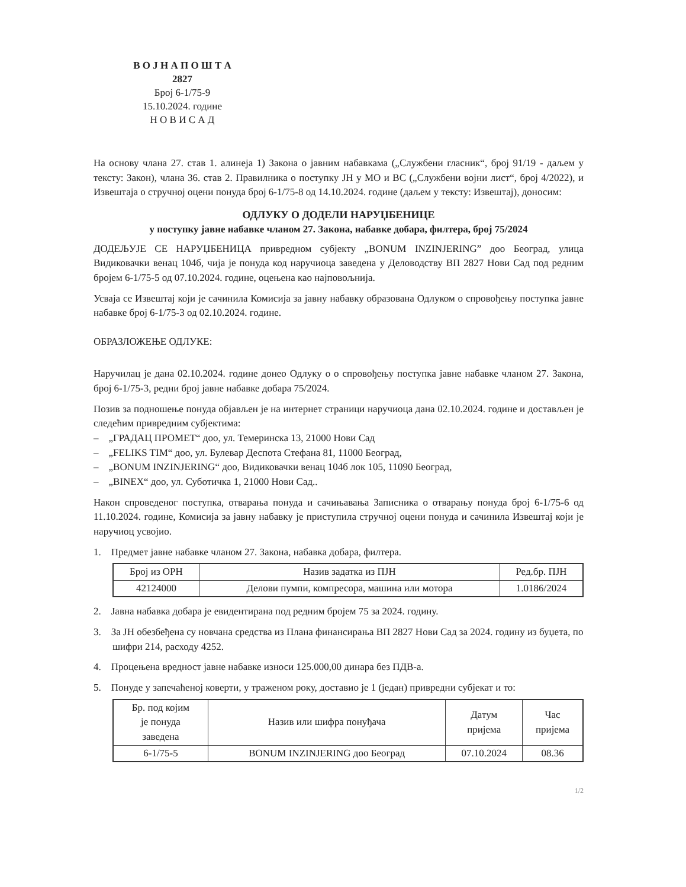В О Ј Н А П О Ш Т А
2827
Број 6-1/75-9
15.10.2024. године
Н О В И С А Д
На основу члана 27. став 1. алинеја 1) Закона о јавним набавкама („Службени гласник“, број 91/19 - даљем у тексту: Закон), члана 36. став 2. Правилника о поступку ЈН у МО и ВС („Службени војни лист“, број 4/2022), и Извештаја о стручној оцени понуда број 6-1/75-8 од 14.10.2024. године (даљем у тексту: Извештај), доносим:
ОДЛУКУ О ДОДЕЛИ НАРУЏБЕНИЦЕ
у поступку јавне набавке чланом 27. Закона, набавке добара, филтера, број 75/2024
ДОДЕЉУЈЕ СЕ НАРУЏБЕНИЦА привредном субјекту „BONUM INZINJERING” доо Београд, улица Видиковачки венац 104б, чија је понуда код наручиоца заведена у Деловодству ВП 2827 Нови Сад под редним бројем 6-1/75-5 од 07.10.2024. године, оцењена као најповољнија.
Усваја се Извештај који је сачинила Комисија за јавну набавку образована Одлуком о спровођењу поступка јавне набавке број 6-1/75-3 од 02.10.2024. године.
ОБРАЗЛОЖЕЊЕ ОДЛУКЕ:
Наручилац је дана 02.10.2024. године донео Одлуку о о спровођењу поступка јавне набавке чланом 27. Закона, број 6-1/75-3, редни број јавне набавке добара 75/2024.
Позив за подношење понуда објављен је на интернет страници наручиоца дана 02.10.2024. године и достављен је следећим привредним субјектима:
– „ГРАДАЦ ПРОМЕТ“ доо, ул. Темеринска 13, 21000 Нови Сад
– „FELIKS TIM“ доо, ул. Булевар Деспота Стефана 81, 11000 Београд,
– „BONUM INZINJERING“ доо, Видиковачки венац 104б лок 105, 11090 Београд,
– „BINEX“ доо, ул. Суботичка 1, 21000 Нови Сад..
Након спроведеног поступка, отварања понуда и сачињавања Записника о отварању понуда број 6-1/75-6 од 11.10.2024. године, Комисија за јавну набавку је приступила стручној оцени понуда и сачинила Извештај који је наручиоц усвојио.
1. Предмет јавне набавке чланом 27. Закона, набавка добара, филтера.
| Број из ОРН | Назив задатка из ПЈН | Ред.бр. ПЈН |
| --- | --- | --- |
| 42124000 | Делови пумпи, компресора, машина или мотора | 1.0186/2024 |
2. Јавна набавка добара је евидентирана под редним бројем 75 за 2024. годину.
3. За ЈН обезбеђена су новчана средства из Плана финансирања ВП 2827 Нови Сад за 2024. годину из буџета, по шифри 214, расходу 4252.
4. Процењена вредност јавне набавке износи 125.000,00 динара без ПДВ-а.
5. Понуде у запечаћеној коверти, у траженом року, доставио је 1 (један) привредни субјекат и то:
| Бр. под којим је понуда заведена | Назив или шифра понуђача | Датум пријема | Час пријема |
| --- | --- | --- | --- |
| 6-1/75-5 | BONUM INZINJERING доо Београд | 07.10.2024 | 08.36 |
1/2